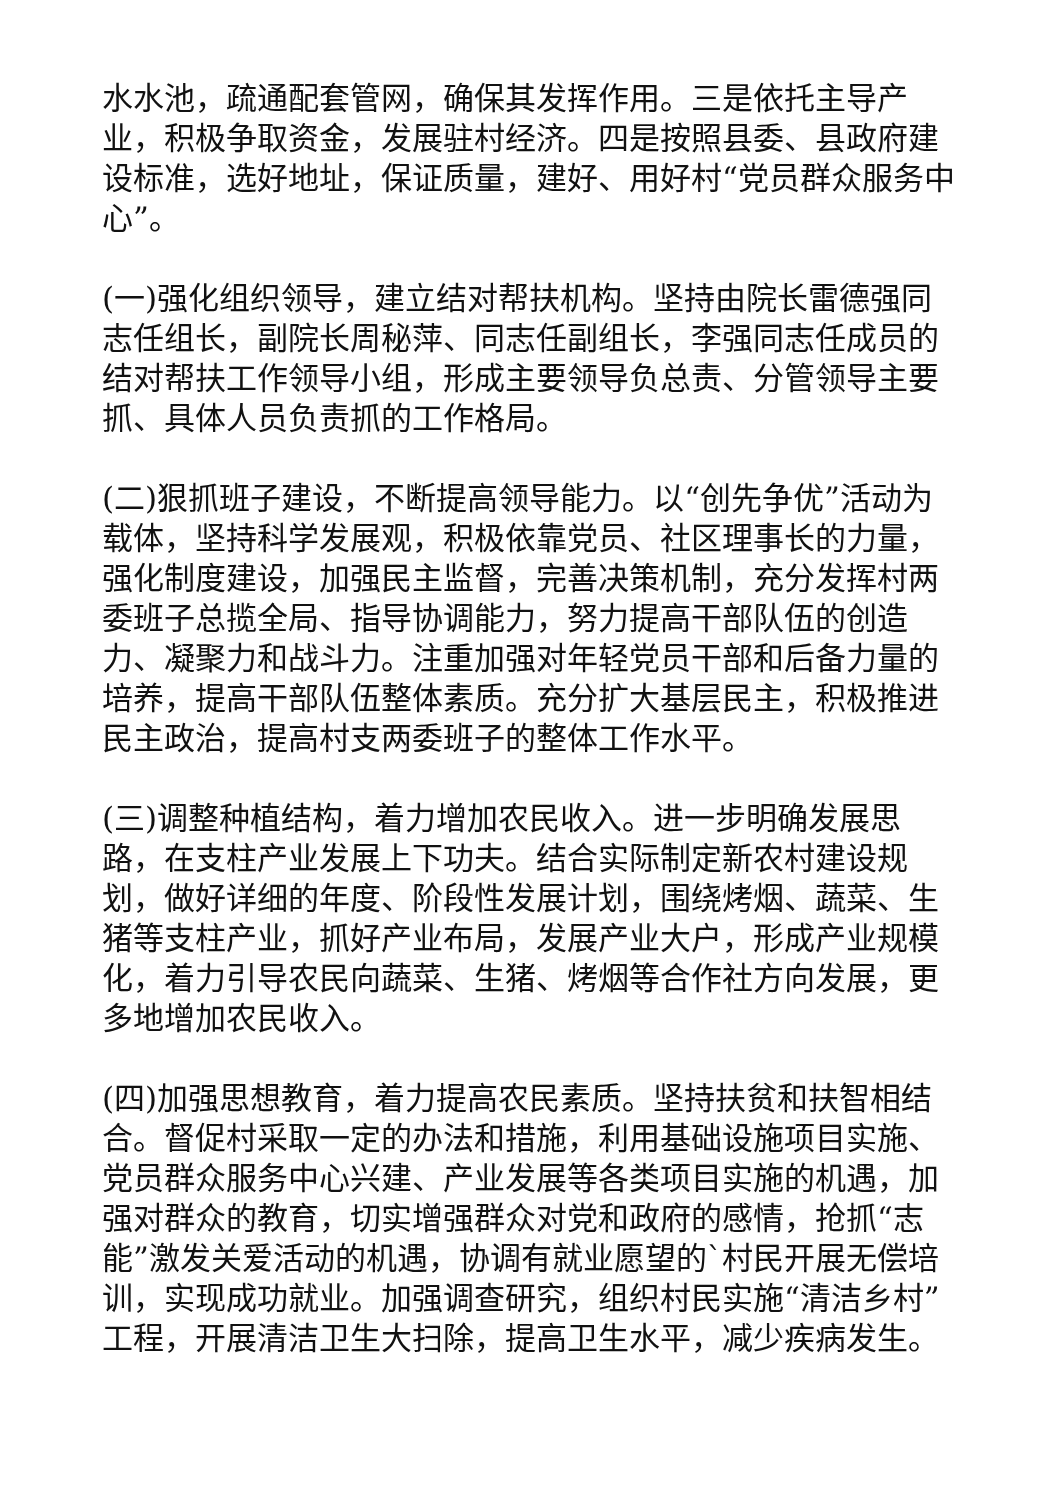水水池，疏通配套管网，确保其发挥作用。三是依托主导产业，积极争取资金，发展驻村经济。四是按照县委、县政府建设标准，选好地址，保证质量，建好、用好村“党员群众服务中心”。
(一)强化组织领导，建立结对帮扶机构。坚持由院长雷德强同志任组长，副院长周秘萍、同志任副组长，李强同志任成员的结对帮扶工作领导小组，形成主要领导负总责、分管领导主要抓、具体人员负责抓的工作格局。
(二)狠抓班子建设，不断提高领导能力。以“创先争优”活动为载体，坚持科学发展观，积极依靠党员、社区理事长的力量，强化制度建设，加强民主监督，完善决策机制，充分发挥村两委班子总揽全局、指导协调能力，努力提高干部队伍的创造力、凝聚力和战斗力。注重加强对年轻党员干部和后备力量的培养，提高干部队伍整体素质。充分扩大基层民主，积极推进民主政治，提高村支两委班子的整体工作水平。
(三)调整种植结构，着力增加农民收入。进一步明确发展思路，在支柱产业发展上下功夫。结合实际制定新农村建设规划，做好详细的年度、阶段性发展计划，围绕烤烟、蔬菜、生猪等支柱产业，抓好产业布局，发展产业大户，形成产业规模化，着力引导农民向蔬菜、生猪、烤烟等合作社方向发展，更多地增加农民收入。
(四)加强思想教育，着力提高农民素质。坚持扶贫和扶智相结合。督促村采取一定的办法和措施，利用基础设施项目实施、党员群众服务中心兴建、产业发展等各类项目实施的机遇，加强对群众的教育，切实增强群众对党和政府的感情，抢抓“志能”激发关爱活动的机遇，协调有就业愿望的`村民开展无偿培训，实现成功就业。加强调查研究，组织村民实施“清洁乡村”工程，开展清洁卫生大扫除，提高卫生水平，减少疾病发生。